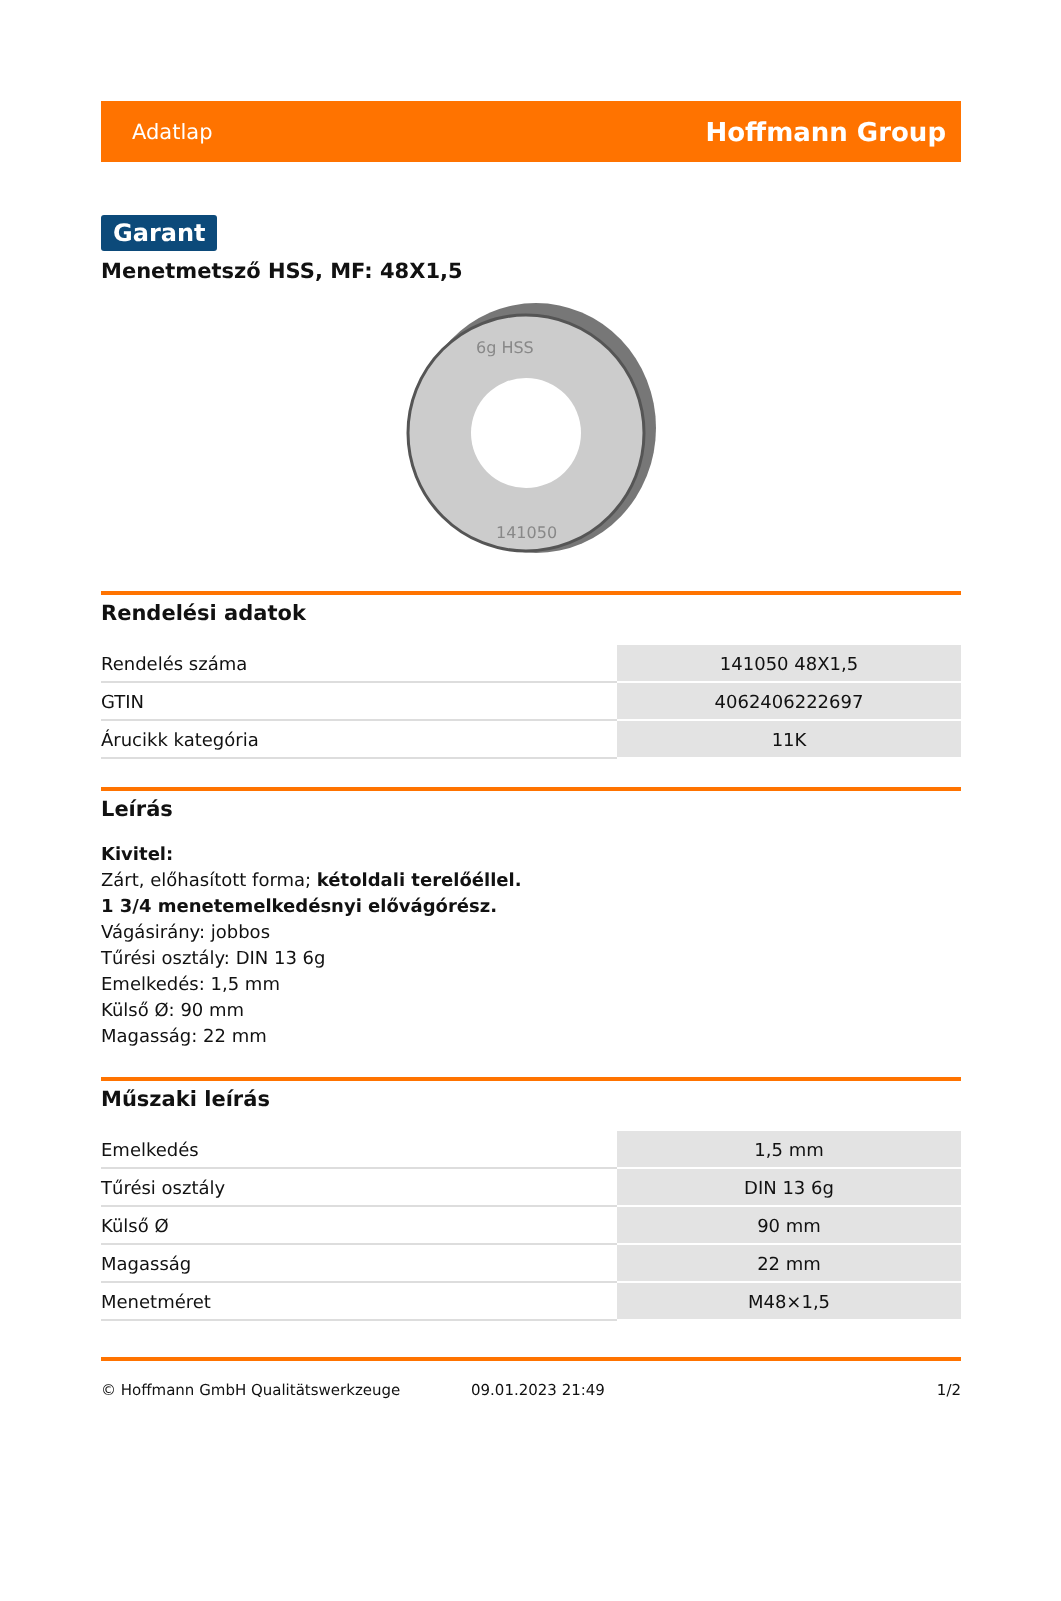Adatlap Hoffmann Group
Garant
Menetmetsző HSS, MF: 48X1,5
6g HSS
141050
Rendelési adatok
| Rendelés száma | 141050 48X1,5 |
| GTIN | 4062406222697 |
| Árucikk kategória | 11K |
Leírás
Kivitel:
Zárt, előhasított forma; kétoldali terelőéllel.
1 3/4 menetemelkedésnyi elővágórész.
Vágásirány: jobbos
Tűrési osztály: DIN 13 6g
Emelkedés: 1,5 mm
Külső Ø: 90 mm
Magasság: 22 mm
Műszaki leírás
| Emelkedés | 1,5 mm |
| Tűrési osztály | DIN 13 6g |
| Külső Ø | 90 mm |
| Magasság | 22 mm |
| Menetméret | M48×1,5 |
© Hoffmann GmbH Qualitätswerkzeuge 09.01.2023 21:49 1/2